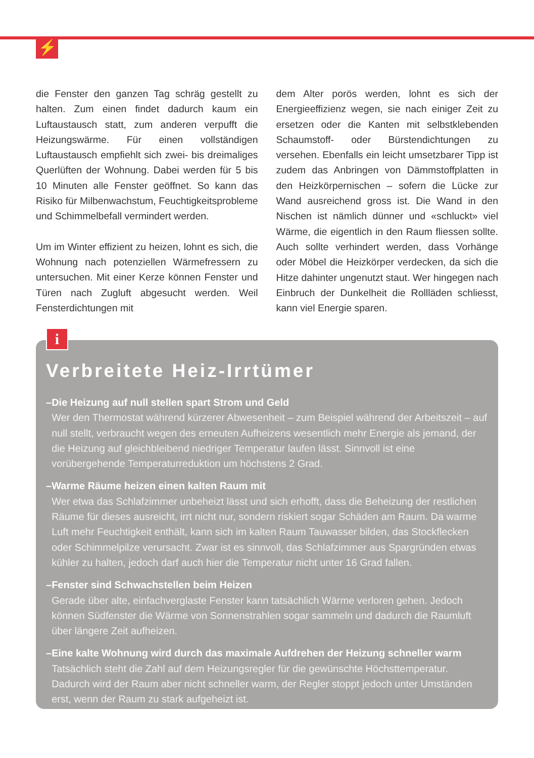⚡
die Fenster den ganzen Tag schräg gestellt zu halten. Zum einen findet dadurch kaum ein Luftaustausch statt, zum anderen verpufft die Heizungswärme. Für einen vollständigen Luftaustausch empfiehlt sich zwei- bis dreimaliges Querlüften der Wohnung. Dabei werden für 5 bis 10 Minuten alle Fenster geöffnet. So kann das Risiko für Milbenwachstum, Feuchtigkeitsprobleme und Schimmelbefall vermindert werden.
Um im Winter effizient zu heizen, lohnt es sich, die Wohnung nach potenziellen Wärmefressern zu untersuchen. Mit einer Kerze können Fenster und Türen nach Zugluft abgesucht werden. Weil Fensterdichtungen mit
dem Alter porös werden, lohnt es sich der Energieeffizienz wegen, sie nach einiger Zeit zu ersetzen oder die Kanten mit selbstklebenden Schaumstoff- oder Bürstendichtungen zu versehen. Ebenfalls ein leicht umsetzbarer Tipp ist zudem das Anbringen von Dämmstoffplatten in den Heizkörpernischen – sofern die Lücke zur Wand ausreichend gross ist. Die Wand in den Nischen ist nämlich dünner und «schluckt» viel Wärme, die eigentlich in den Raum fliessen sollte. Auch sollte verhindert werden, dass Vorhänge oder Möbel die Heizkörper verdecken, da sich die Hitze dahinter ungenutzt staut. Wer hingegen nach Einbruch der Dunkelheit die Rollläden schliesst, kann viel Energie sparen.
i
Verbreitete Heiz-Irrtümer
– Die Heizung auf null stellen spart Strom und Geld
Wer den Thermostat während kürzerer Abwesenheit – zum Beispiel während der Arbeitszeit – auf null stellt, verbraucht wegen des erneuten Aufheizens wesentlich mehr Energie als jemand, der die Heizung auf gleichbleibend niedriger Temperatur laufen lässt. Sinnvoll ist eine vorübergehende Temperaturreduktion um höchstens 2 Grad.
– Warme Räume heizen einen kalten Raum mit
Wer etwa das Schlafzimmer unbeheizt lässt und sich erhofft, dass die Beheizung der restlichen Räume für dieses ausreicht, irrt nicht nur, sondern riskiert sogar Schäden am Raum. Da warme Luft mehr Feuchtigkeit enthält, kann sich im kalten Raum Tauwasser bilden, das Stockflecken oder Schimmelpilze verursacht. Zwar ist es sinnvoll, das Schlafzimmer aus Spargründen etwas kühler zu halten, jedoch darf auch hier die Temperatur nicht unter 16 Grad fallen.
– Fenster sind Schwachstellen beim Heizen
Gerade über alte, einfachverglaste Fenster kann tatsächlich Wärme verloren gehen. Jedoch können Südfenster die Wärme von Sonnenstrahlen sogar sammeln und dadurch die Raumluft über längere Zeit aufheizen.
– Eine kalte Wohnung wird durch das maximale Aufdrehen der Heizung schneller warm
Tatsächlich steht die Zahl auf dem Heizungsregler für die gewünschte Höchsttemperatur. Dadurch wird der Raum aber nicht schneller warm, der Regler stoppt jedoch unter Umständen erst, wenn der Raum zu stark aufgeheizt ist.